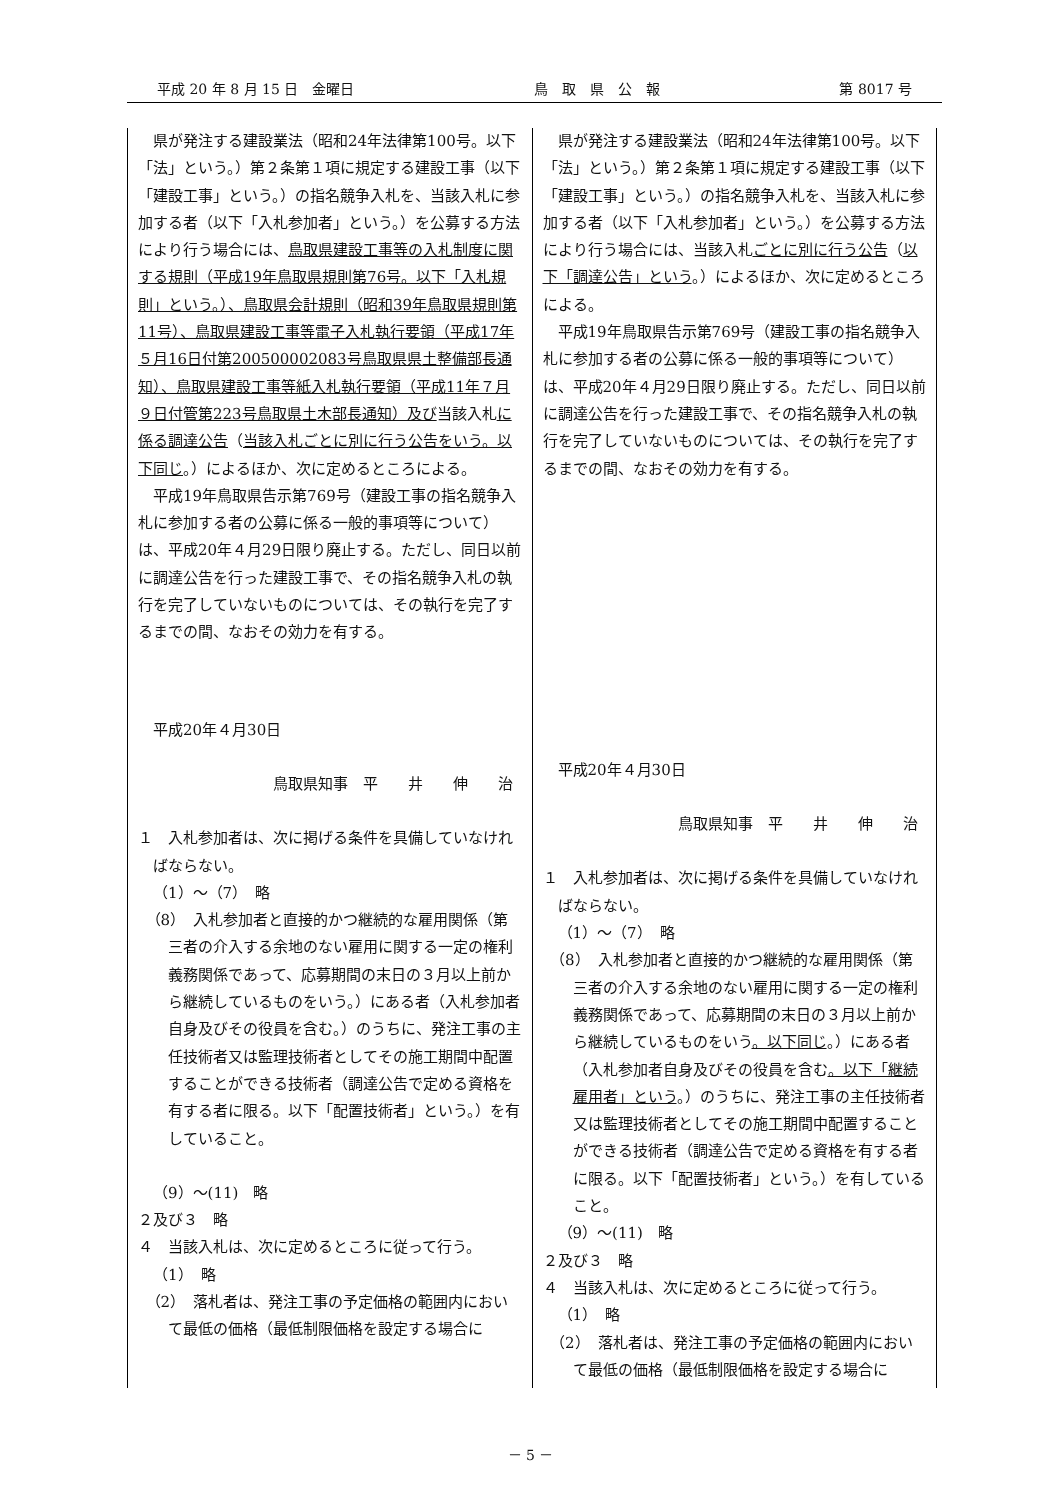平成 20 年 8 月 15 日　金曜日 鳥　取　県　公　報 第 8017 号
| 県が発注する建設業法（昭和24年法律第100号。以下「法」という。）第２条第１項に規定する建設工事（以下「建設工事」という。）の指名競争入札を、当該入札に参加する者（以下「入札参加者」という。）を公募する方法により行う場合には、 鳥取県建設工事等の入札制度に関する規則（平成19年鳥取県規則第76号。以下「入札規則」という。）、鳥取県会計規則（昭和39年鳥取県規則第11号）、鳥取県建設工事等電子入札執行要領（平成17年５月16日付第200500002083号鳥取県県土整備部長通知）、鳥取県建設工事等紙入札執行要領（平成11年７月９日付管第223号鳥取県土木部長通知）及び 当該入札 に係る調達公告 （ 当該入札ごとに別に行う公告をいう。以下同じ 。）によるほか、次に定めるところによる。 平成19年鳥取県告示第769号（建設工事の指名競争入札に参加する者の公募に係る一般的事項等について）は、平成20年４月29日限り廃止する。ただし、同日以前に調達公告を行った建設工事で、その指名競争入札の執行を完了していないものについては、その執行を完了するまでの間、なおその効力を有する。 平成20年４月30日 鳥取県知事 平 井 伸 治 １ 入札参加者は、次に掲げる条件を具備していなければならない。 （1）～（7） 略 （8） 入札参加者と直接的かつ継続的な雇用関係（第三者の介入する余地のない雇用に関する一定の権利義務関係であって、応募期間の末日の３月以上前から継続しているものをいう。）にある者（入札参加者自身及びその役員を含む。）のうちに、発注工事の主任技術者又は監理技術者としてその施工期間中配置することができる技術者（調達公告で定める資格を有する者に限る。以下「配置技術者」という。）を有していること。 （9）～(11) 略 ２及び３ 略 ４ 当該入札は、次に定めるところに従って行う。 （1） 略 （2） 落札者は、発注工事の予定価格の範囲内において最低の価格（最低制限価格を設定する場合に | 県が発注する建設業法（昭和24年法律第100号。以下「法」という。）第２条第１項に規定する建設工事（以下「建設工事」という。）の指名競争入札を、当該入札に参加する者（以下「入札参加者」という。）を公募する方法により行う場合には、当該入札 ごとに別に行う公告 （ 以下「調達公告」という 。）によるほか、次に定めるところによる。 平成19年鳥取県告示第769号（建設工事の指名競争入札に参加する者の公募に係る一般的事項等について）は、平成20年４月29日限り廃止する。ただし、同日以前に調達公告を行った建設工事で、その指名競争入札の執行を完了していないものについては、その執行を完了するまでの間、なおその効力を有する。 平成20年４月30日 鳥取県知事 平 井 伸 治 １ 入札参加者は、次に掲げる条件を具備していなければならない。 （1）～（7） 略 （8） 入札参加者と直接的かつ継続的な雇用関係（第三者の介入する余地のない雇用に関する一定の権利義務関係であって、応募期間の末日の３月以上前から継続しているものをいう 。以下同じ 。）にある者（入札参加者自身及びその役員を含む 。以下「継続雇用者」という 。）のうちに、発注工事の主任技術者又は監理技術者としてその施工期間中配置することができる技術者（調達公告で定める資格を有する者に限る。以下「配置技術者」という。）を有していること。 （9）～(11) 略 ２及び３ 略 ４ 当該入札は、次に定めるところに従って行う。 （1） 略 （2） 落札者は、発注工事の予定価格の範囲内において最低の価格（最低制限価格を設定する場合に |
－ 5 －